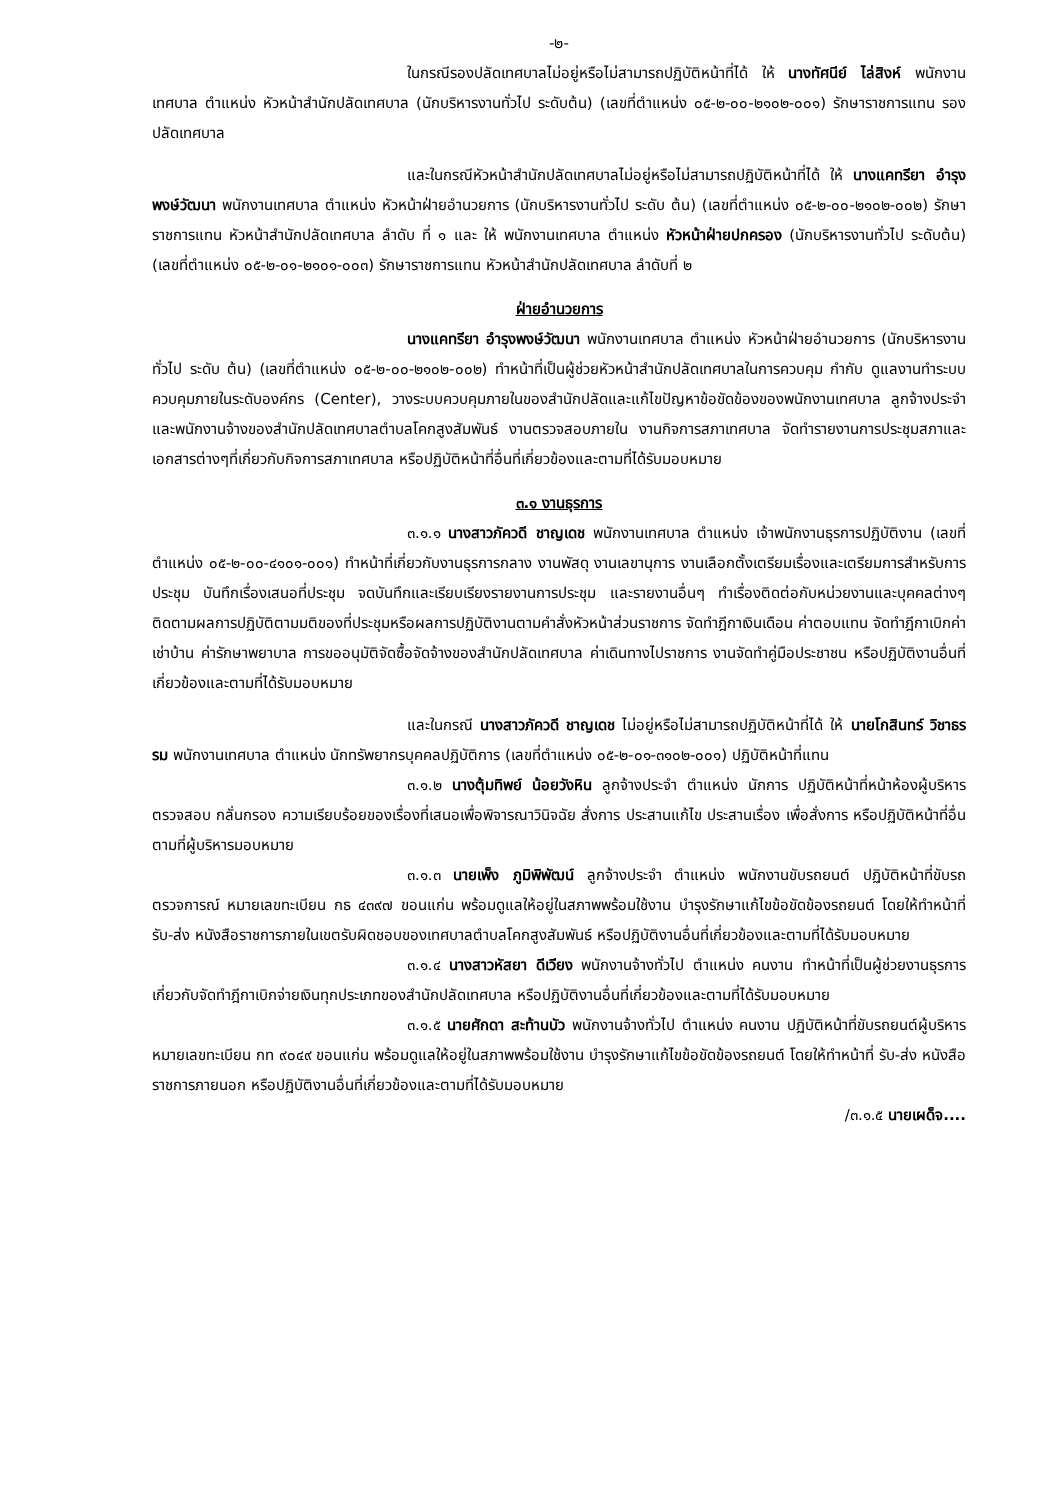-๒-
ในกรณีรองปลัดเทศบาลไม่อยู่หรือไม่สามารถปฏิบัติหน้าที่ได้ ให้ นางทัศนีย์ ไล่สิงห์ พนักงานเทศบาล ตำแหน่ง หัวหน้าสำนักปลัดเทศบาล (นักบริหารงานทั่วไป ระดับต้น) (เลขที่ตำแหน่ง ๐๕-๒-๐๐-๒๑๐๒-๐๐๑) รักษาราชการแทน รองปลัดเทศบาล
และในกรณีหัวหน้าสำนักปลัดเทศบาลไม่อยู่หรือไม่สามารถปฏิบัติหน้าที่ได้ ให้ นางแคทรียา อำรุงพงษ์วัฒนา พนักงานเทศบาล ตำแหน่ง หัวหน้าฝ่ายอำนวยการ (นักบริหารงานทั่วไป ระดับ ต้น) (เลขที่ตำแหน่ง ๐๕-๒-๐๐-๒๑๐๒-๐๐๒) รักษาราชการแทน หัวหน้าสำนักปลัดเทศบาล ลำดับ ที่ ๑ และ ให้ พนักงานเทศบาล ตำแหน่ง หัวหน้าฝ่ายปกครอง (นักบริหารงานทั่วไป ระดับต้น) (เลขที่ตำแหน่ง ๐๕-๒-๐๑-๒๑๐๑-๐๐๓) รักษาราชการแทน หัวหน้าสำนักปลัดเทศบาล ลำดับที่ ๒
ฝ่ายอำนวยการ
นางแคทรียา อำรุงพงษ์วัฒนา พนักงานเทศบาล ตำแหน่ง หัวหน้าฝ่ายอำนวยการ (นักบริหารงานทั่วไป ระดับ ต้น) (เลขที่ตำแหน่ง ๐๕-๒-๐๐-๒๑๐๒-๐๐๒) ทำหน้าที่เป็นผู้ช่วยหัวหน้าสำนักปลัดเทศบาลในการควบคุม กำกับ ดูแลงานทำระบบควบคุมภายในระดับองค์กร (Center), วางระบบควบคุมภายในของสำนักปลัดและแก้ไขปัญหาข้อขัดข้องของพนักงานเทศบาล ลูกจ้างประจำ และพนักงานจ้างของสำนักปลัดเทศบาลตำบลโคกสูงสัมพันธ์ งานตรวจสอบภายใน งานกิจการสภาเทศบาล จัดทำรายงานการประชุมสภาและเอกสารต่างๆที่เกี่ยวกับกิจการสภาเทศบาล หรือปฏิบัติหน้าที่อื่นที่เกี่ยวข้องและตามที่ได้รับมอบหมาย
๓.๑ งานธุรการ
๓.๑.๑ นางสาวภัควดี ชาญเดช พนักงานเทศบาล ตำแหน่ง เจ้าพนักงานธุรการปฏิบัติงาน (เลขที่ตำแหน่ง ๐๕-๒-๐๐-๔๑๐๑-๐๐๑) ทำหน้าที่เกี่ยวกับงานธุรการกลาง งานพัสดุ งานเลขานุการ งานเลือกตั้งเตรียมเรื่องและเตรียมการสำหรับการประชุม บันทึกเรื่องเสนอที่ประชุม จดบันทึกและเรียบเรียงรายงานการประชุม และรายงานอื่นๆ ทำเรื่องติดต่อกับหน่วยงานและบุคคลต่างๆ ติดตามผลการปฏิบัติตามมติของที่ประชุมหรือผลการปฏิบัติงานตามคำสั่งหัวหน้าส่วนราชการ จัดทำฎีกาเงินเดือน ค่าตอบแทน จัดทำฎีกาเบิกค่าเช่าบ้าน ค่ารักษาพยาบาล การขออนุมัติจัดซื้อจัดจ้างของสำนักปลัดเทศบาล ค่าเดินทางไปราชการ งานจัดทำคู่มือประชาชน หรือปฏิบัติงานอื่นที่เกี่ยวข้องและตามที่ได้รับมอบหมาย
และในกรณี นางสาวภัควดี ชาญเดช ไม่อยู่หรือไม่สามารถปฏิบัติหน้าที่ได้ ให้ นายโกสินทร์ วิชาธรรม พนักงานเทศบาล ตำแหน่ง นักทรัพยากรบุคคลปฏิบัติการ (เลขที่ตำแหน่ง ๐๕-๒-๐๑-๓๑๐๒-๐๐๑) ปฏิบัติหน้าที่แทน
๓.๑.๒ นางตุ้มทิพย์ น้อยวังหิน ลูกจ้างประจำ ตำแหน่ง นักการ ปฏิบัติหน้าที่หน้าห้องผู้บริหาร ตรวจสอบ กลั่นกรอง ความเรียบร้อยของเรื่องที่เสนอเพื่อพิจารณาวินิจฉัย สั่งการ ประสานแก้ไข ประสานเรื่อง เพื่อสั่งการ หรือปฏิบัติหน้าที่อื่นตามที่ผู้บริหารมอบหมาย
๓.๑.๓ นายเพ็ง ภูมิพิพัฒน์ ลูกจ้างประจำ ตำแหน่ง พนักงานขับรถยนต์ ปฏิบัติหน้าที่ขับรถตรวจการณ์ หมายเลขทะเบียน กธ ๔๓๙๗ ขอนแก่น พร้อมดูแลให้อยู่ในสภาพพร้อมใช้งาน บำรุงรักษาแก้ไขข้อขัดข้องรถยนต์ โดยให้ทำหน้าที่ รับ-ส่ง หนังสือราชการภายในเขตรับผิดชอบของเทศบาลตำบลโคกสูงสัมพันธ์ หรือปฏิบัติงานอื่นที่เกี่ยวข้องและตามที่ได้รับมอบหมาย
๓.๑.๔ นางสาวหัสยา ดีเวียง พนักงานจ้างทั่วไป ตำแหน่ง คนงาน ทำหน้าที่เป็นผู้ช่วยงานธุรการเกี่ยวกับจัดทำฎีกาเบิกจ่ายเงินทุกประเภทของสำนักปลัดเทศบาล หรือปฏิบัติงานอื่นที่เกี่ยวข้องและตามที่ได้รับมอบหมาย
๓.๑.๕ นายศักดา สะท้านบัว พนักงานจ้างทั่วไป ตำแหน่ง คนงาน ปฏิบัติหน้าที่ขับรถยนต์ผู้บริหารหมายเลขทะเบียน กท ๙๐๔๙ ขอนแก่น พร้อมดูแลให้อยู่ในสภาพพร้อมใช้งาน บำรุงรักษาแก้ไขข้อขัดข้องรถยนต์ โดยให้ทำหน้าที่ รับ-ส่ง หนังสือราชการภายนอก หรือปฏิบัติงานอื่นที่เกี่ยวข้องและตามที่ได้รับมอบหมาย
/๓.๑.๕ นายเผด็จ....